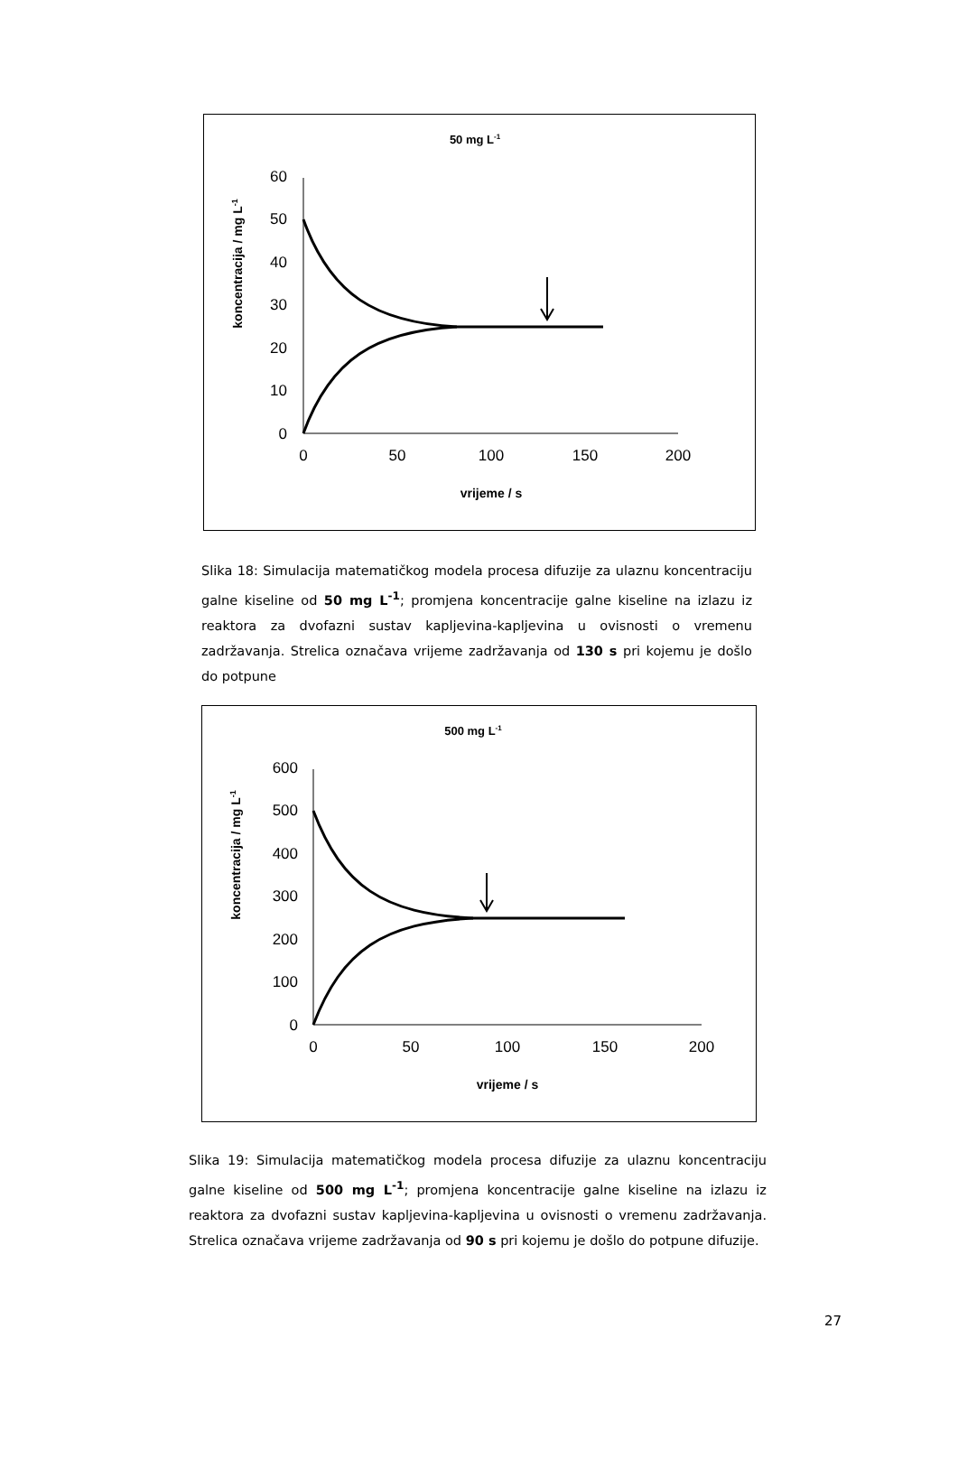50 mg L-1
koncentracija / mg L-1
60
50
40
30
20
10
0
0
50
100
150
200
vrijeme / s
Slika 18: Simulacija matematičkog modela procesa difuzije za ulaznu koncentraciju galne kiseline od 50 mg L<sup>-1</sup>; promjena koncentracije galne kiseline na izlazu iz reaktora za dvofazni sustav kapljevina-kapljevina u ovisnosti o vremenu zadržavanja. Strelica označava vrijeme zadržavanja od 130 s pri kojemu je došlo do potpune
500 mg L-1
koncentracija / mg L-1
600
500
400
300
200
100
0
0
50
100
150
200
vrijeme / s
Slika 19: Simulacija matematičkog modela procesa difuzije za ulaznu koncentraciju galne kiseline od 500 mg L<sup>-1</sup>; promjena koncentracije galne kiseline na izlazu iz reaktora za dvofazni sustav kapljevina-kapljevina u ovisnosti o vremenu zadržavanja. Strelica označava vrijeme zadržavanja od 90 s pri kojemu je došlo do potpune difuzije.
27